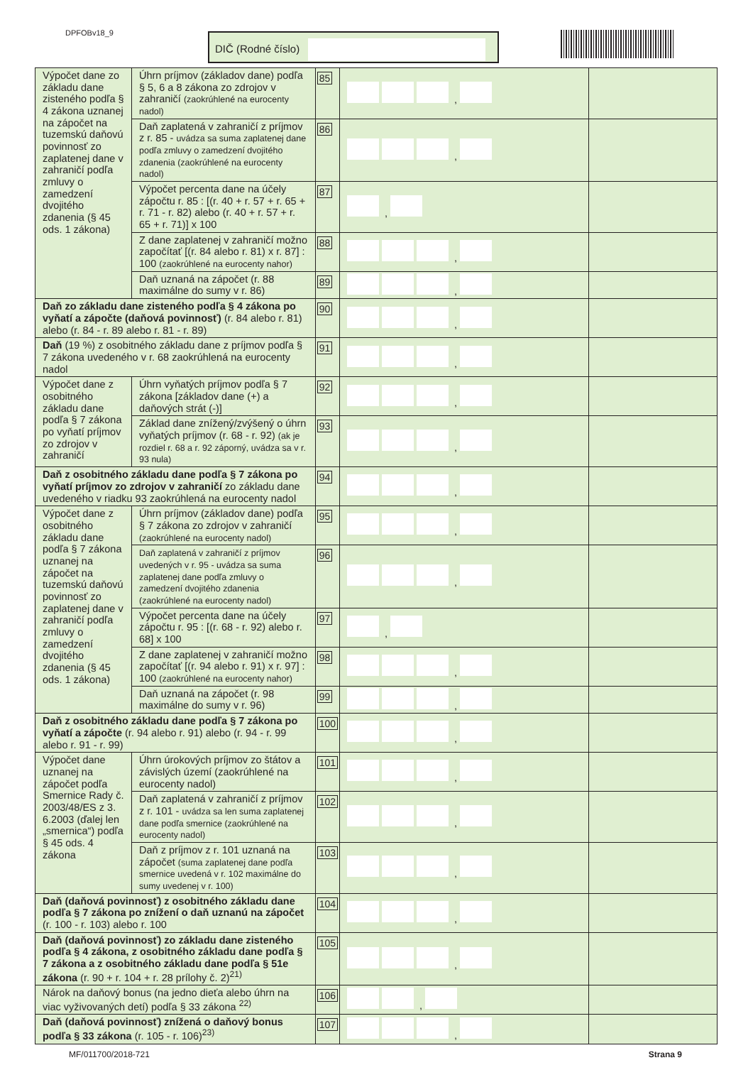DPFOBv18_9 DIČ (Rodné číslo)
| Výpočet dane zo základu dane zisteného podľa § 4 zákona uznanej na zápočet na tuzemskú daňovú povinnosť zo zaplatenej dane v zahraničí podľa zmluvy o zamedzení dvojitého zdanenia (§ 45 ods. 1 zákona) | Úhrn príjmov (základov dane) podľa § 5, 6 a 8 zákona zo zdrojov v zahraničí (zaokrúhlené na eurocenty nadol) | 85 | , | |
| | Daň zaplatená v zahraničí z príjmov z r. 85 - uvádza sa suma zaplatenej dane podľa zmluvy o zamedzení dvojitého zdanenia (zaokrúhlené na eurocenty nadol) | 86 | , | |
| | Výpočet percenta dane na účely zápočtu r. 85 : [(r. 40 + r. 57 + r. 65 + r. 71 - r. 82) alebo (r. 40 + r. 57 + r. 65 + r. 71)] x 100 | 87 | , | |
| | Z dane zaplatenej v zahraničí možno započítať [(r. 84 alebo r. 81) x r. 87] : 100 (zaokrúhlené na eurocenty nahor) | 88 | , | |
| | Daň uznaná na zápočet (r. 88 maximálne do sumy v r. 86) | 89 | , | |
| Daň zo základu dane zisteného podľa § 4 zákona po vyňatí a zápočte (daňová povinnosť) (r. 84 alebo r. 81) alebo (r. 84 - r. 89 alebo r. 81 - r. 89) | | 90 | , | |
| Daň (19 %) z osobitného základu dane z príjmov podľa § 7 zákona uvedeného v r. 68 zaokrúhlená na eurocenty nadol | | 91 | , | |
| Výpočet dane z osobitného základu dane podľa § 7 zákona po vyňatí príjmov zo zdrojov v zahraničí | Úhrn vyňatých príjmov podľa § 7 zákona [základov dane (+) a daňových strát (-)] | 92 | , | |
| | Základ dane znížený/zvýšený o úhrn vyňatých príjmov (r. 68 - r. 92) (ak je rozdiel r. 68 a r. 92 záporný, uvádza sa v r. 93 nula) | 93 | , | |
| Daň z osobitného základu dane podľa § 7 zákona po vyňatí príjmov zo zdrojov v zahraničí zo základu dane uvedeného v riadku 93 zaokrúhlená na eurocenty nadol | | 94 | , | |
| Výpočet dane z osobitného základu dane podľa § 7 zákona uznanej na zápočet na tuzemskú daňovú povinnosť zo zaplatenej dane v zahraničí podľa zmluvy o zamedzení dvojitého zdanenia (§ 45 ods. 1 zákona) | Úhrn príjmov (základov dane) podľa § 7 zákona zo zdrojov v zahraničí (zaokrúhlené na eurocenty nadol) | 95 | , | |
| | Daň zaplatená v zahraničí z príjmov uvedených v r. 95 - uvádza sa suma zaplatenej dane podľa zmluvy o zamedzení dvojitého zdanenia (zaokrúhlené na eurocenty nadol) | 96 | , | |
| | Výpočet percenta dane na účely zápočtu r. 95 : [(r. 68 - r. 92) alebo r. 68] x 100 | 97 | , | |
| | Z dane zaplatenej v zahraničí možno započítať [(r. 94 alebo r. 91) x r. 97] : 100 (zaokrúhlené na eurocenty nahor) | 98 | , | |
| | Daň uznaná na zápočet (r. 98 maximálne do sumy v r. 96) | 99 | , | |
| Daň z osobitného základu dane podľa § 7 zákona po vyňatí a zápočte (r. 94 alebo r. 91) alebo (r. 94 - r. 99 alebo r. 91 - r. 99) | | 100 | , | |
| Výpočet dane uznanej na zápočet podľa Smernice Rady č. 2003/48/ES z 3. 6.2003 (ďalej len „smernica“) podľa § 45 ods. 4 zákona | Úhrn úrokových príjmov zo štátov a závislých území (zaokrúhlené na eurocenty nadol) | 101 | , | |
| | Daň zaplatená v zahraničí z príjmov z r. 101 - uvádza sa len suma zaplatenej dane podľa smernice (zaokrúhlené na eurocenty nadol) | 102 | , | |
| | Daň z príjmov z r. 101 uznaná na zápočet (suma zaplatenej dane podľa smernice uvedená v r. 102 maximálne do sumy uvedenej v r. 100) | 103 | , | |
| Daň (daňová povinnosť) z osobitného základu dane podľa § 7 zákona po znížení o daň uznanú na zápočet (r. 100 - r. 103) alebo r. 100 | | 104 | , | |
| Daň (daňová povinnosť) zo základu dane zisteného podľa § 4 zákona, z osobitného základu dane podľa § 7 zákona a z osobitného základu dane podľa § 51e zákona (r. 90 + r. 104 + r. 28 prílohy č. 2)<sup>21)</sup> | | 105 | , | |
| Nárok na daňový bonus (na jedno dieťa alebo úhrn na viac vyživovaných detí) podľa § 33 zákona <sup>22)</sup> | | 106 | , | |
| Daň (daňová povinnosť) znížená o daňový bonus podľa § 33 zákona (r. 105 - r. 106)<sup>23)</sup> | | 107 | , | |
MF/011700/2018-721 Strana 9